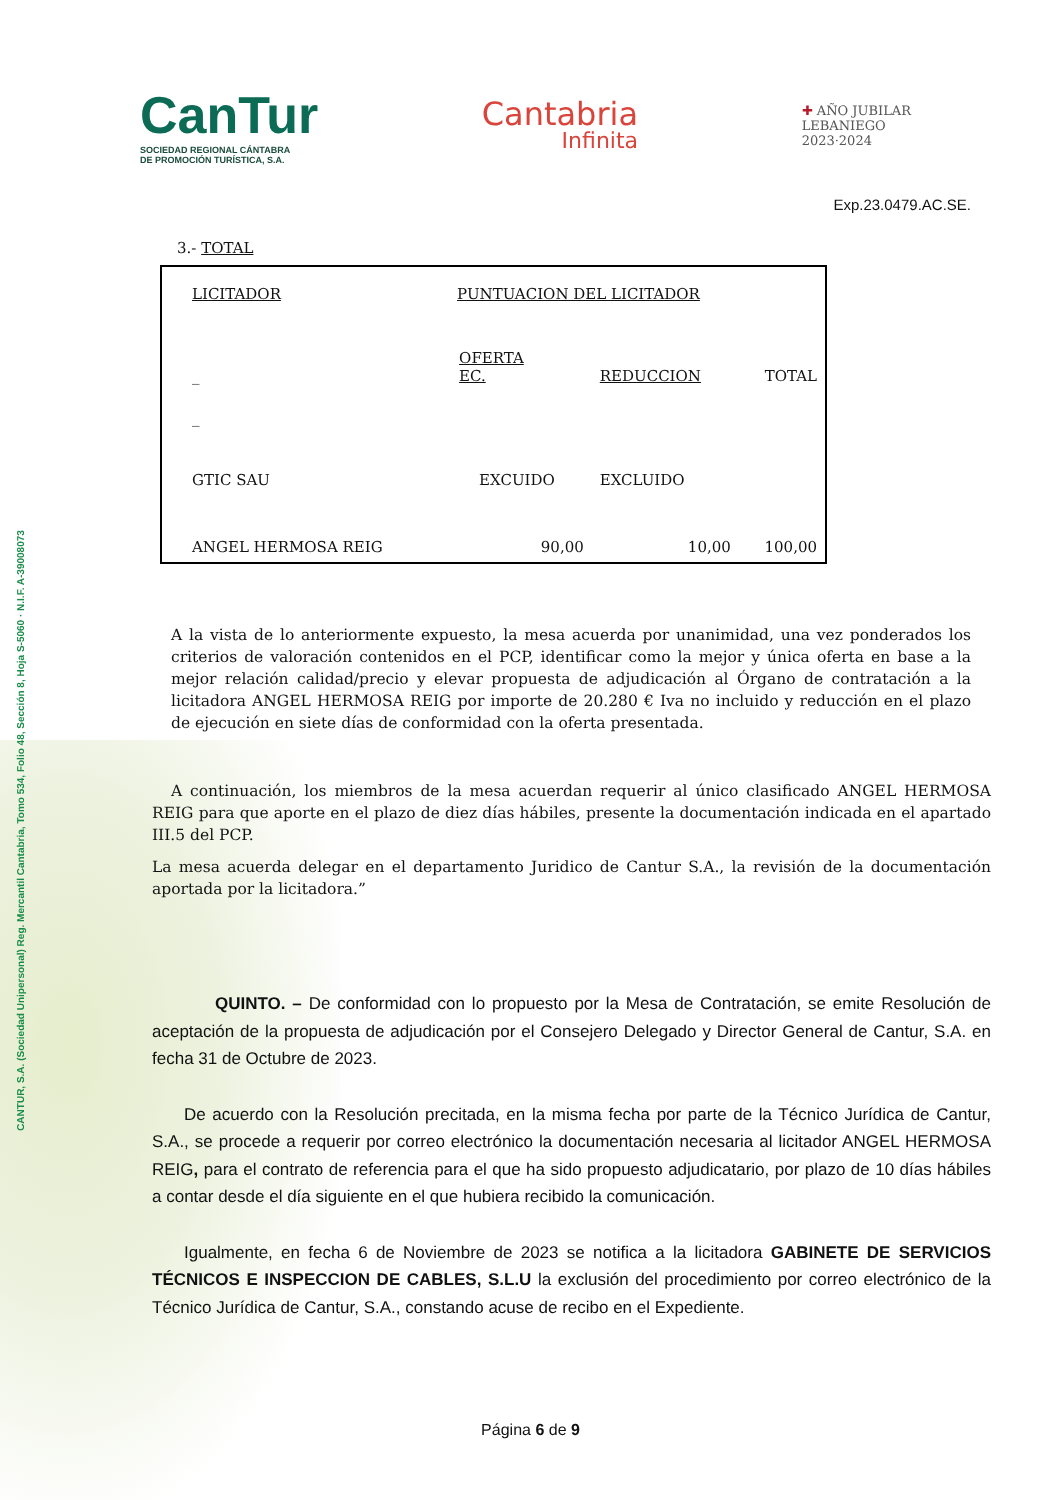CANTUR, S.A. (Sociedad Unipersonal) Reg. Mercantil Cantabria, Tomo 534, Folio 48, Sección 8, Hoja S-5060 · N.I.F. A-39008073
CanTur
SOCIEDAD REGIONAL CÁNTABRA
DE PROMOCIÓN TURÍSTICA, S.A.
Cantabria
Infinita
✚ AÑO JUBILAR
LEBANIEGO
2023·2024
Exp.23.0479.AC.SE.
3.- TOTAL
| LICITADOR | PUNTUACION DEL LICITADOR | | |
| _ | OFERTA EC. | REDUCCION | TOTAL |
| _ | | | |
| GTIC SAU | EXCUIDO | EXCLUIDO | |
| ANGEL HERMOSA REIG | 90,00 | 10,00 | 100,00 |
A la vista de lo anteriormente expuesto, la mesa acuerda por unanimidad, una vez ponderados los criterios de valoración contenidos en el PCP, identificar como la mejor y única oferta en base a la mejor relación calidad/precio y elevar propuesta de adjudicación al Órgano de contratación a la licitadora ANGEL HERMOSA REIG por importe de 20.280 € Iva no incluido y reducción en el plazo de ejecución en siete días de conformidad con la oferta presentada.
A continuación, los miembros de la mesa acuerdan requerir al único clasificado ANGEL HERMOSA REIG para que aporte en el plazo de diez días hábiles, presente la documentación indicada en el apartado III.5 del PCP.
La mesa acuerda delegar en el departamento Juridico de Cantur S.A., la revisión de la documentación aportada por la licitadora.”
QUINTO. – De conformidad con lo propuesto por la Mesa de Contratación, se emite Resolución de aceptación de la propuesta de adjudicación por el Consejero Delegado y Director General de Cantur, S.A. en fecha 31 de Octubre de 2023.
De acuerdo con la Resolución precitada, en la misma fecha por parte de la Técnico Jurídica de Cantur, S.A., se procede a requerir por correo electrónico la documentación necesaria al licitador ANGEL HERMOSA REIG, para el contrato de referencia para el que ha sido propuesto adjudicatario, por plazo de 10 días hábiles a contar desde el día siguiente en el que hubiera recibido la comunicación.
Igualmente, en fecha 6 de Noviembre de 2023 se notifica a la licitadora GABINETE DE SERVICIOS TÉCNICOS E INSPECCION DE CABLES, S.L.U la exclusión del procedimiento por correo electrónico de la Técnico Jurídica de Cantur, S.A., constando acuse de recibo en el Expediente.
Página 6 de 9